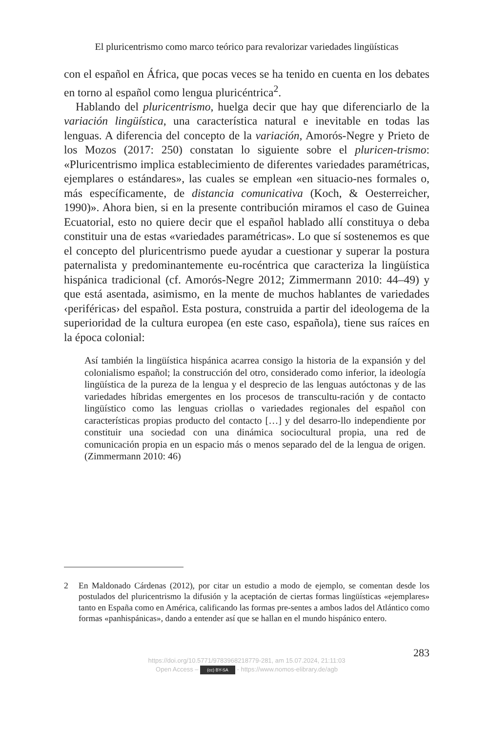El pluricentrismo como marco teórico para revalorizar variedades lingüísticas
con el español en África, que pocas veces se ha tenido en cuenta en los debates en torno al español como lengua pluricéntrica<sup>2</sup>.
Hablando del pluricentrismo, huelga decir que hay que diferenciarlo de la variación lingüística, una característica natural e inevitable en todas las lenguas. A diferencia del concepto de la variación, Amorós-Negre y Prieto de los Mozos (2017: 250) constatan lo siguiente sobre el pluricen-trismo: «Pluricentrismo implica establecimiento de diferentes variedades paramétricas, ejemplares o estándares», las cuales se emplean «en situacio-nes formales o, más específicamente, de distancia comunicativa (Koch, & Oesterreicher, 1990)». Ahora bien, si en la presente contribución miramos el caso de Guinea Ecuatorial, esto no quiere decir que el español hablado allí constituya o deba constituir una de estas «variedades paramétricas». Lo que sí sostenemos es que el concepto del pluricentrismo puede ayudar a cuestionar y superar la postura paternalista y predominantemente eu-rocéntrica que caracteriza la lingüística hispánica tradicional (cf. Amorós-Negre 2012; Zimmermann 2010: 44–49) y que está asentada, asimismo, en la mente de muchos hablantes de variedades ‹periféricas› del español. Esta postura, construida a partir del ideologema de la superioridad de la cultura europea (en este caso, española), tiene sus raíces en la época colonial:
Así también la lingüística hispánica acarrea consigo la historia de la expansión y del colonialismo español; la construcción del otro, considerado como inferior, la ideología lingüística de la pureza de la lengua y el desprecio de las lenguas autóctonas y de las variedades híbridas emergentes en los procesos de transcultu-ración y de contacto lingüístico como las lenguas criollas o variedades regionales del español con características propias producto del contacto […] y del desarro-llo independiente por constituir una sociedad con una dinámica sociocultural propia, una red de comunicación propia en un espacio más o menos separado del de la lengua de origen. (Zimmermann 2010: 46)
2 En Maldonado Cárdenas (2012), por citar un estudio a modo de ejemplo, se comentan desde los postulados del pluricentrismo la difusión y la aceptación de ciertas formas lingüísticas «ejemplares» tanto en España como en América, calificando las formas pre-sentes a ambos lados del Atlántico como formas «panhispánicas», dando a entender así que se hallan en el mundo hispánico entero.
283
https://doi.org/10.5771/9783968218779-281, am 15.07.2024, 21:11:03
Open Access – (cc) BY-SA - https://www.nomos-elibrary.de/agb